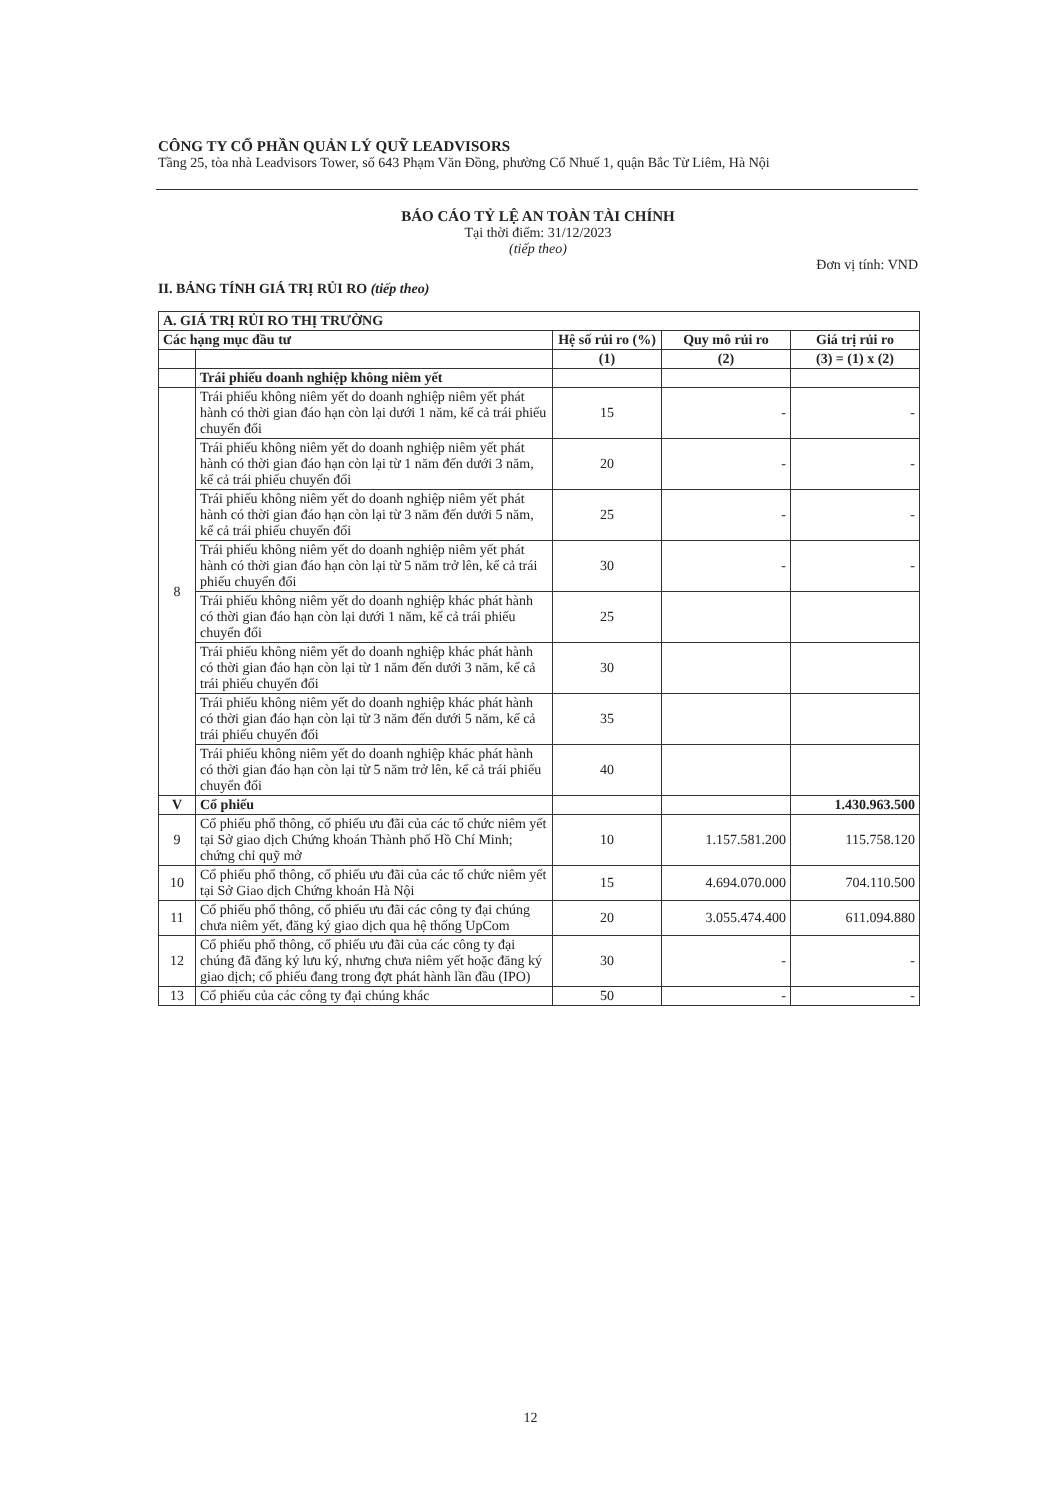CÔNG TY CỔ PHẦN QUẢN LÝ QUỸ LEADVISORS
Tầng 25, tòa nhà Leadvisors Tower, số 643 Phạm Văn Đồng, phường Cổ Nhuế 1, quận Bắc Từ Liêm, Hà Nội
BÁO CÁO TỶ LỆ AN TOÀN TÀI CHÍNH
Tại thời điểm: 31/12/2023
(tiếp theo)
Đơn vị tính: VND
II. BẢNG TÍNH GIÁ TRỊ RỦI RO (tiếp theo)
| A. GIÁ TRỊ RỦI RO THỊ TRƯỜNG | | | | |
| --- | --- | --- | --- | --- |
| Các hạng mục đầu tư | | Hệ số rủi ro (%) | Quy mô rủi ro | Giá trị rủi ro |
| | | (1) | (2) | (3) = (1) x (2) |
| | Trái phiếu doanh nghiệp không niêm yết | | | |
| 8 | Trái phiếu không niêm yết do doanh nghiệp niêm yết phát hành có thời gian đáo hạn còn lại dưới 1 năm, kể cả trái phiếu chuyển đổi | 15 | - | - |
| | Trái phiếu không niêm yết do doanh nghiệp niêm yết phát hành có thời gian đáo hạn còn lại từ 1 năm đến dưới 3 năm, kể cả trái phiếu chuyển đổi | 20 | - | - |
| | Trái phiếu không niêm yết do doanh nghiệp niêm yết phát hành có thời gian đáo hạn còn lại từ 3 năm đến dưới 5 năm, kể cả trái phiếu chuyển đổi | 25 | - | - |
| | Trái phiếu không niêm yết do doanh nghiệp niêm yết phát hành có thời gian đáo hạn còn lại từ 5 năm trở lên, kể cả trái phiếu chuyển đổi | 30 | - | - |
| | Trái phiếu không niêm yết do doanh nghiệp khác phát hành có thời gian đáo hạn còn lại dưới 1 năm, kể cả trái phiếu chuyển đổi | 25 | | |
| | Trái phiếu không niêm yết do doanh nghiệp khác phát hành có thời gian đáo hạn còn lại từ 1 năm đến dưới 3 năm, kể cả trái phiếu chuyển đổi | 30 | | |
| | Trái phiếu không niêm yết do doanh nghiệp khác phát hành có thời gian đáo hạn còn lại từ 3 năm đến dưới 5 năm, kể cả trái phiếu chuyển đổi | 35 | | |
| | Trái phiếu không niêm yết do doanh nghiệp khác phát hành có thời gian đáo hạn còn lại từ 5 năm trở lên, kể cả trái phiếu chuyển đổi | 40 | | |
| V | Cổ phiếu | | | 1.430.963.500 |
| 9 | Cổ phiếu phổ thông, cổ phiếu ưu đãi của các tổ chức niêm yết tại Sở giao dịch Chứng khoán Thành phố Hồ Chí Minh; chứng chỉ quỹ mở | 10 | 1.157.581.200 | 115.758.120 |
| 10 | Cổ phiếu phổ thông, cổ phiếu ưu đãi của các tổ chức niêm yết tại Sở Giao dịch Chứng khoán Hà Nội | 15 | 4.694.070.000 | 704.110.500 |
| 11 | Cổ phiếu phổ thông, cổ phiếu ưu đãi các công ty đại chúng chưa niêm yết, đăng ký giao dịch qua hệ thống UpCom | 20 | 3.055.474.400 | 611.094.880 |
| 12 | Cổ phiếu phổ thông, cổ phiếu ưu đãi của các công ty đại chúng đã đăng ký lưu ký, nhưng chưa niêm yết hoặc đăng ký giao dịch; cổ phiếu đang trong đợt phát hành lần đầu (IPO) | 30 | - | - |
| 13 | Cổ phiếu của các công ty đại chúng khác | 50 | - | - |
12